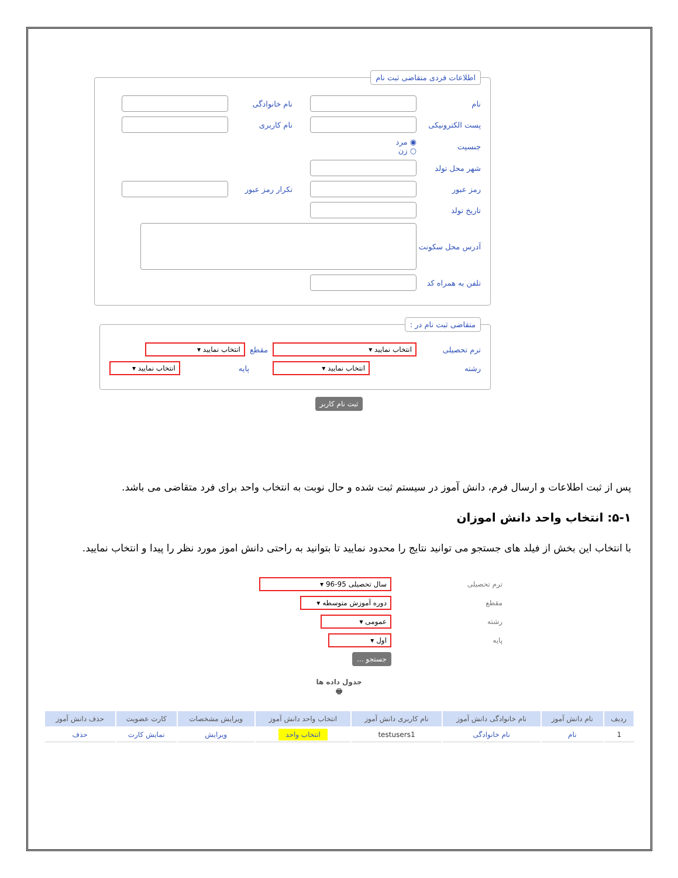اطلاعات فردی متقاضی ثبت نام
نام نام خانوادگی
پست الکترونیکی نام کاربری
جنسیت ◉ مرد
○ زن
شهر محل تولد
رمز عبور تکرار رمز عبور
تاریخ تولد
آدرس محل سکونت
تلفن به همراه کد
متقاضی ثبت نام در :
ترم تحصیلی انتخاب نمایید ▾ مقطع انتخاب نمایید ▾
رشته انتخاب نمایید ▾ پایه انتخاب نمایید ▾
ثبت نام کاربر
پس از ثبت اطلاعات و ارسال فرم، دانش آموز در سیستم ثبت شده و حال نوبت به انتخاب واحد برای فرد متقاضی می باشد.
۵-۱: انتخاب واحد دانش اموزان
با انتخاب این بخش از فیلد های جستجو می توانید نتایج را محدود نمایید تا بتوانید به راحتی دانش اموز مورد نظر را پیدا و انتخاب نمایید.
ترم تحصیلی سال تحصیلی 95-96 ▾
مقطع دوره آموزش متوسطه ▾
رشته عمومی ▾
پایه اول ▾
جستجو ...
جدول داده ها
🖶
| ردیف | نام دانش آموز | نام خانوادگی دانش آموز | نام کاربری دانش آموز | انتخاب واحد دانش آموز | ویرایش مشخصات | کارت عضویت | حذف دانش آموز |
| --- | --- | --- | --- | --- | --- | --- | --- |
| 1 | نام | نام خانوادگی | testusers1 | انتخاب واحد | ویرایش | نمایش کارت | حذف |